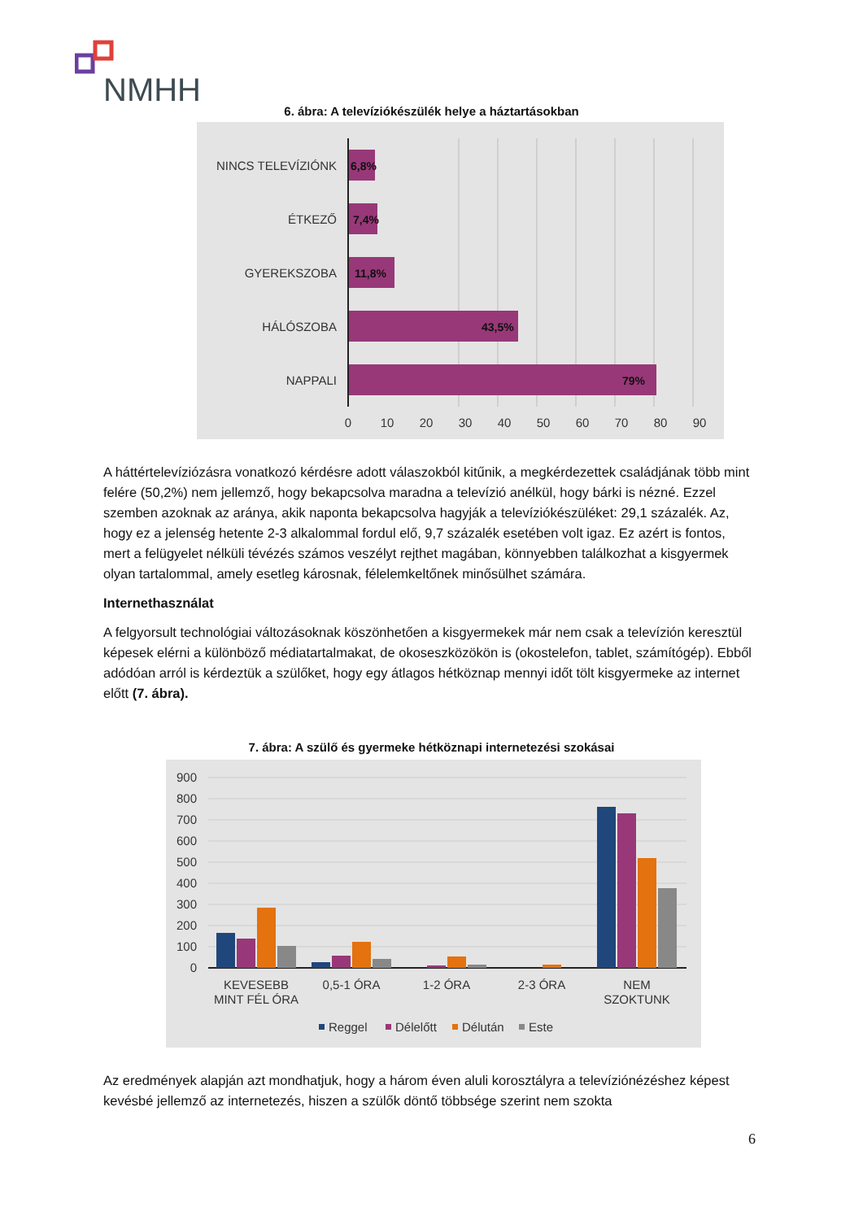NMHH
6. ábra: A televíziókészülék helye a háztartásokban
NINCS TELEVÍZIÓNK
ÉTKEZŐ
GYEREKSZOBA
HÁLÓSZOBA
NAPPALI
6,8%
7,4%
11,8%
43,5%
79%
0
10
20
30
40
50
60
70
80
90
A háttértelevíziózásra vonatkozó kérdésre adott válaszokból kitűnik, a megkérdezettek családjának több mint felére (50,2%) nem jellemző, hogy bekapcsolva maradna a televízió anélkül, hogy bárki is nézné. Ezzel szemben azoknak az aránya, akik naponta bekapcsolva hagyják a televíziókészüléket: 29,1 százalék. Az, hogy ez a jelenség hetente 2-3 alkalommal fordul elő, 9,7 százalék esetében volt igaz. Ez azért is fontos, mert a felügyelet nélküli tévézés számos veszélyt rejthet magában, könnyebben találkozhat a kisgyermek olyan tartalommal, amely esetleg károsnak, félelemkeltőnek minősülhet számára.
Internethasználat
A felgyorsult technológiai változásoknak köszönhetően a kisgyermekek már nem csak a televízión keresztül képesek elérni a különböző médiatartalmakat, de okoseszközökön is (okostelefon, tablet, számítógép). Ebből adódóan arról is kérdeztük a szülőket, hogy egy átlagos hétköznap mennyi időt tölt kisgyermeke az internet előtt (7. ábra).
7. ábra: A szülő és gyermeke hétköznapi internetezési szokásai
900
800
700
600
500
400
300
200
100
0
KEVESEBB
MINT FÉL ÓRA
0,5-1 ÓRA
1-2 ÓRA
2-3 ÓRA
NEM
SZOKTUNK
Reggel
Délelőtt
Délután
Este
Az eredmények alapján azt mondhatjuk, hogy a három éven aluli korosztályra a televíziónézéshez képest kevésbé jellemző az internetezés, hiszen a szülők döntő többsége szerint nem szokta
6